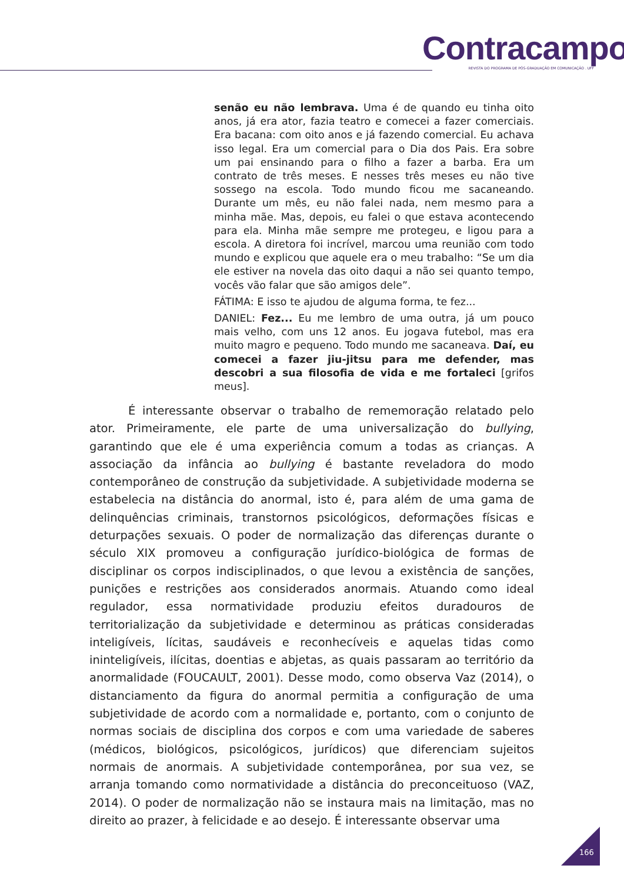Contracampo
REVISTA DO PROGRAMA DE PÓS-GRADUAÇÃO EM COMUNICAÇÃO . UFF
senão eu não lembrava. Uma é de quando eu tinha oito anos, já era ator, fazia teatro e comecei a fazer comerciais. Era bacana: com oito anos e já fazendo comercial. Eu achava isso legal. Era um comercial para o Dia dos Pais. Era sobre um pai ensinando para o filho a fazer a barba. Era um contrato de três meses. E nesses três meses eu não tive sossego na escola. Todo mundo ficou me sacaneando. Durante um mês, eu não falei nada, nem mesmo para a minha mãe. Mas, depois, eu falei o que estava acontecendo para ela. Minha mãe sempre me protegeu, e ligou para a escola. A diretora foi incrível, marcou uma reunião com todo mundo e explicou que aquele era o meu trabalho: “Se um dia ele estiver na novela das oito daqui a não sei quanto tempo, vocês vão falar que são amigos dele”.
FÁTIMA: E isso te ajudou de alguma forma, te fez...
DANIEL: Fez... Eu me lembro de uma outra, já um pouco mais velho, com uns 12 anos. Eu jogava futebol, mas era muito magro e pequeno. Todo mundo me sacaneava. Daí, eu comecei a fazer jiu-jitsu para me defender, mas descobri a sua filosofia de vida e me fortaleci [grifos meus].
É interessante observar o trabalho de rememoração relatado pelo ator. Primeiramente, ele parte de uma universalização do bullying, garantindo que ele é uma experiência comum a todas as crianças. A associação da infância ao bullying é bastante reveladora do modo contemporâneo de construção da subjetividade. A subjetividade moderna se estabelecia na distância do anormal, isto é, para além de uma gama de delinquências criminais, transtornos psicológicos, deformações físicas e deturpações sexuais. O poder de normalização das diferenças durante o século XIX promoveu a configuração jurídico-biológica de formas de disciplinar os corpos indisciplinados, o que levou a existência de sanções, punições e restrições aos considerados anormais. Atuando como ideal regulador, essa normatividade produziu efeitos duradouros de territorialização da subjetividade e determinou as práticas consideradas inteligíveis, lícitas, saudáveis e reconhecíveis e aquelas tidas como ininteligíveis, ilícitas, doentias e abjetas, as quais passaram ao território da anormalidade (FOUCAULT, 2001). Desse modo, como observa Vaz (2014), o distanciamento da figura do anormal permitia a configuração de uma subjetividade de acordo com a normalidade e, portanto, com o conjunto de normas sociais de disciplina dos corpos e com uma variedade de saberes (médicos, biológicos, psicológicos, jurídicos) que diferenciam sujeitos normais de anormais. A subjetividade contemporânea, por sua vez, se arranja tomando como normatividade a distância do preconceituoso (VAZ, 2014). O poder de normalização não se instaura mais na limitação, mas no direito ao prazer, à felicidade e ao desejo. É interessante observar uma
166